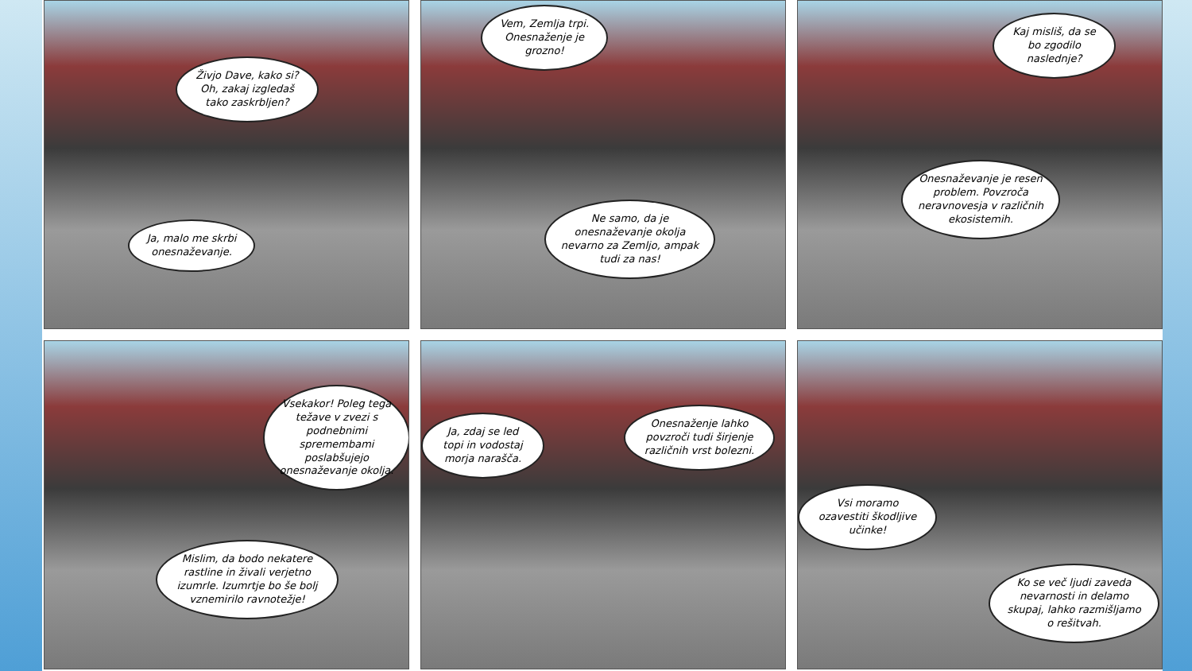Živjo Dave, kako si? Oh, zakaj izgledaš tako zaskrbljen?
Ja, malo me skrbi onesnaževanje.
Vem, Zemlja trpi. Onesnaženje je grozno!
Ne samo, da je onesnaževanje okolja nevarno za Zemljo, ampak tudi za nas!
Kaj misliš, da se bo zgodilo naslednje?
Onesnaževanje je resen problem. Povzroča neravnovesja v različnih ekosistemih.
Vsekakor! Poleg tega težave v zvezi s podnebnimi spremembami poslabšujejo onesnaževanje okolja.
Mislim, da bodo nekatere rastline in živali verjetno izumrle. Izumrtje bo še bolj vznemirilo ravnotežje!
Ja, zdaj se led topi in vodostaj morja narašča.
Onesnaženje lahko povzroči tudi širjenje različnih vrst bolezni.
Vsi moramo ozavestiti škodljive učinke!
Ko se več ljudi zaveda nevarnosti in delamo skupaj, lahko razmišljamo o rešitvah.